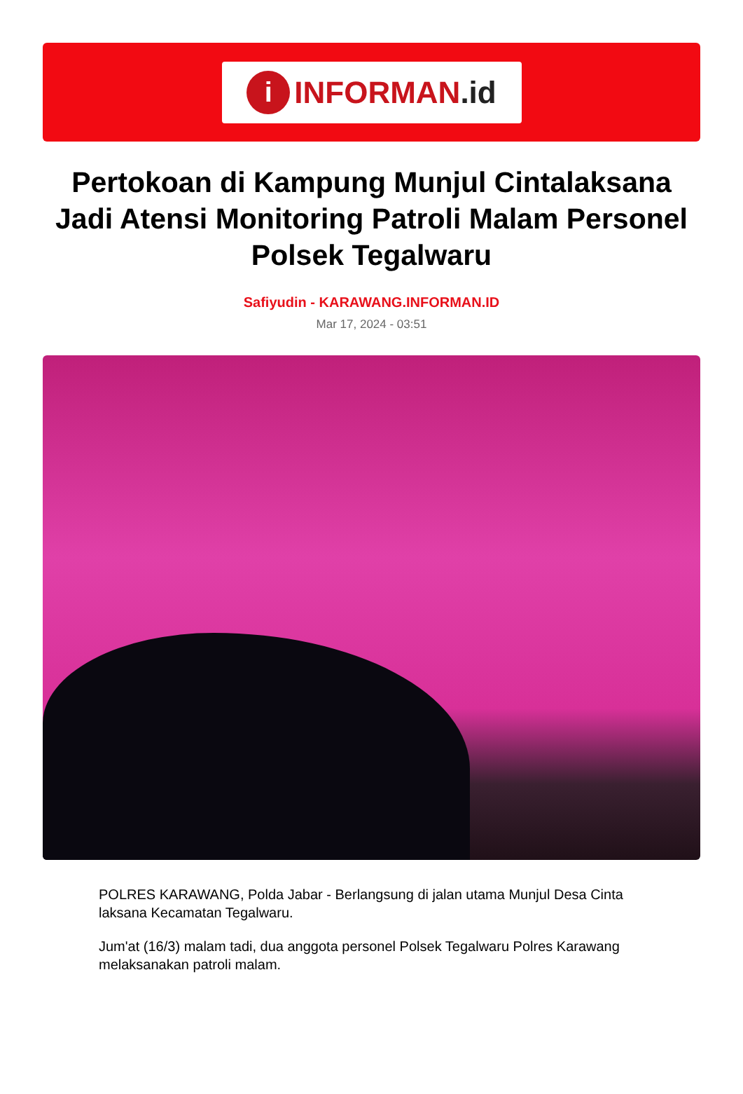i
INFORMAN.id
Pertokoan di Kampung Munjul Cintalaksana Jadi Atensi Monitoring Patroli Malam Personel Polsek Tegalwaru
Safiyudin - KARAWANG.INFORMAN.ID
Mar 17, 2024 - 03:51
POLRES KARAWANG, Polda Jabar - Berlangsung di jalan utama Munjul Desa Cinta laksana Kecamatan Tegalwaru.
Jum'at (16/3) malam tadi, dua anggota personel Polsek Tegalwaru Polres Karawang melaksanakan patroli malam.